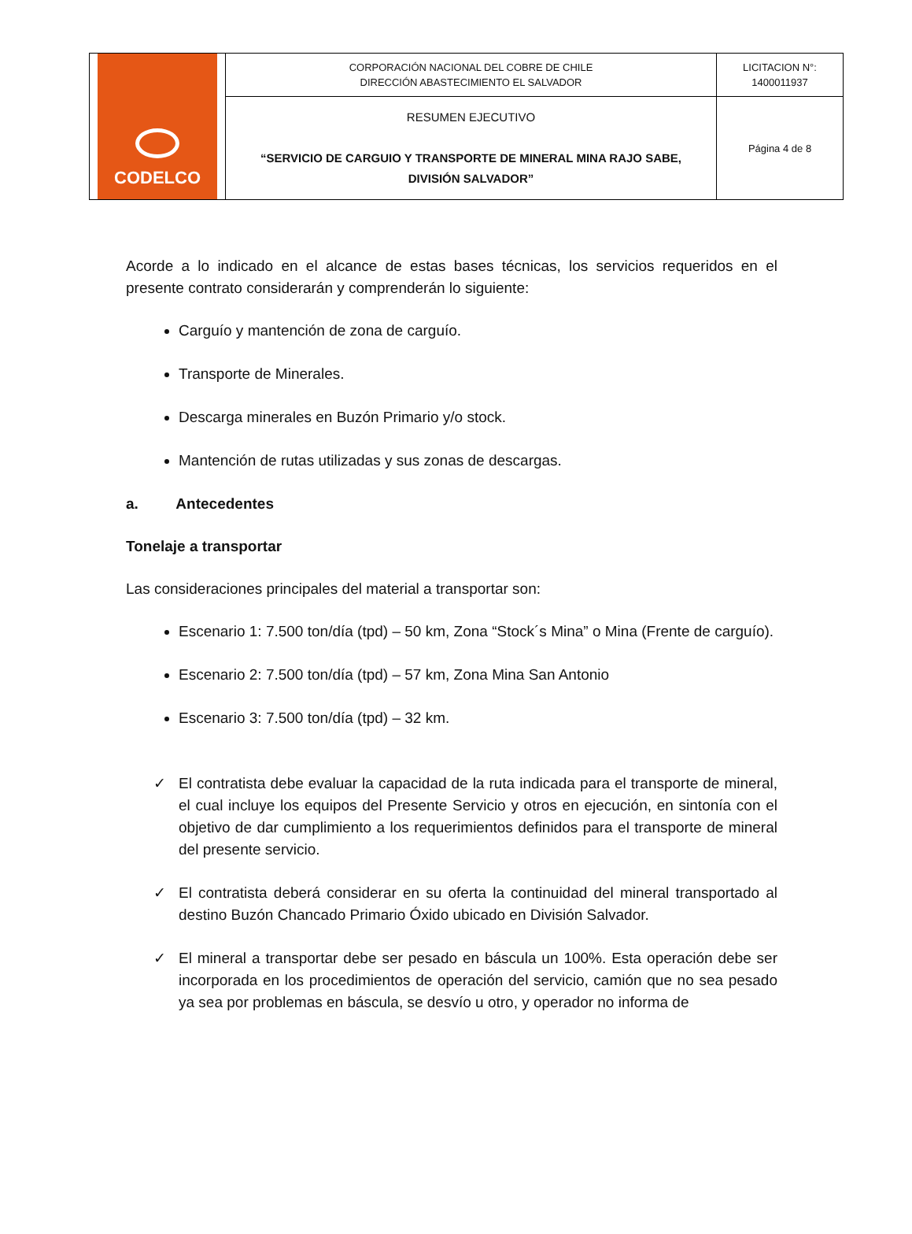| CODELCO | CORPORACIÓN NACIONAL DEL COBRE DE CHILE DIRECCIÓN ABASTECIMIENTO EL SALVADOR | LICITACION N°: 1400011937 |
| | RESUMEN EJECUTIVO “SERVICIO DE CARGUIO Y TRANSPORTE DE MINERAL MINA RAJO SABE, DIVISIÓN SALVADOR” | Página 4 de 8 |
Acorde a lo indicado en el alcance de estas bases técnicas, los servicios requeridos en el presente contrato considerarán y comprenderán lo siguiente:
Carguío y mantención de zona de carguío.
Transporte de Minerales.
Descarga minerales en Buzón Primario y/o stock.
Mantención de rutas utilizadas y sus zonas de descargas.
a. Antecedentes
Tonelaje a transportar
Las consideraciones principales del material a transportar son:
Escenario 1: 7.500 ton/día (tpd) – 50 km, Zona “Stock´s Mina” o Mina (Frente de carguío).
Escenario 2: 7.500 ton/día (tpd) – 57 km, Zona Mina San Antonio
Escenario 3: 7.500 ton/día (tpd) – 32 km.
✓ El contratista debe evaluar la capacidad de la ruta indicada para el transporte de mineral, el cual incluye los equipos del Presente Servicio y otros en ejecución, en sintonía con el objetivo de dar cumplimiento a los requerimientos definidos para el transporte de mineral del presente servicio.
✓ El contratista deberá considerar en su oferta la continuidad del mineral transportado al destino Buzón Chancado Primario Óxido ubicado en División Salvador.
✓ El mineral a transportar debe ser pesado en báscula un 100%. Esta operación debe ser incorporada en los procedimientos de operación del servicio, camión que no sea pesado ya sea por problemas en báscula, se desvío u otro, y operador no informa de